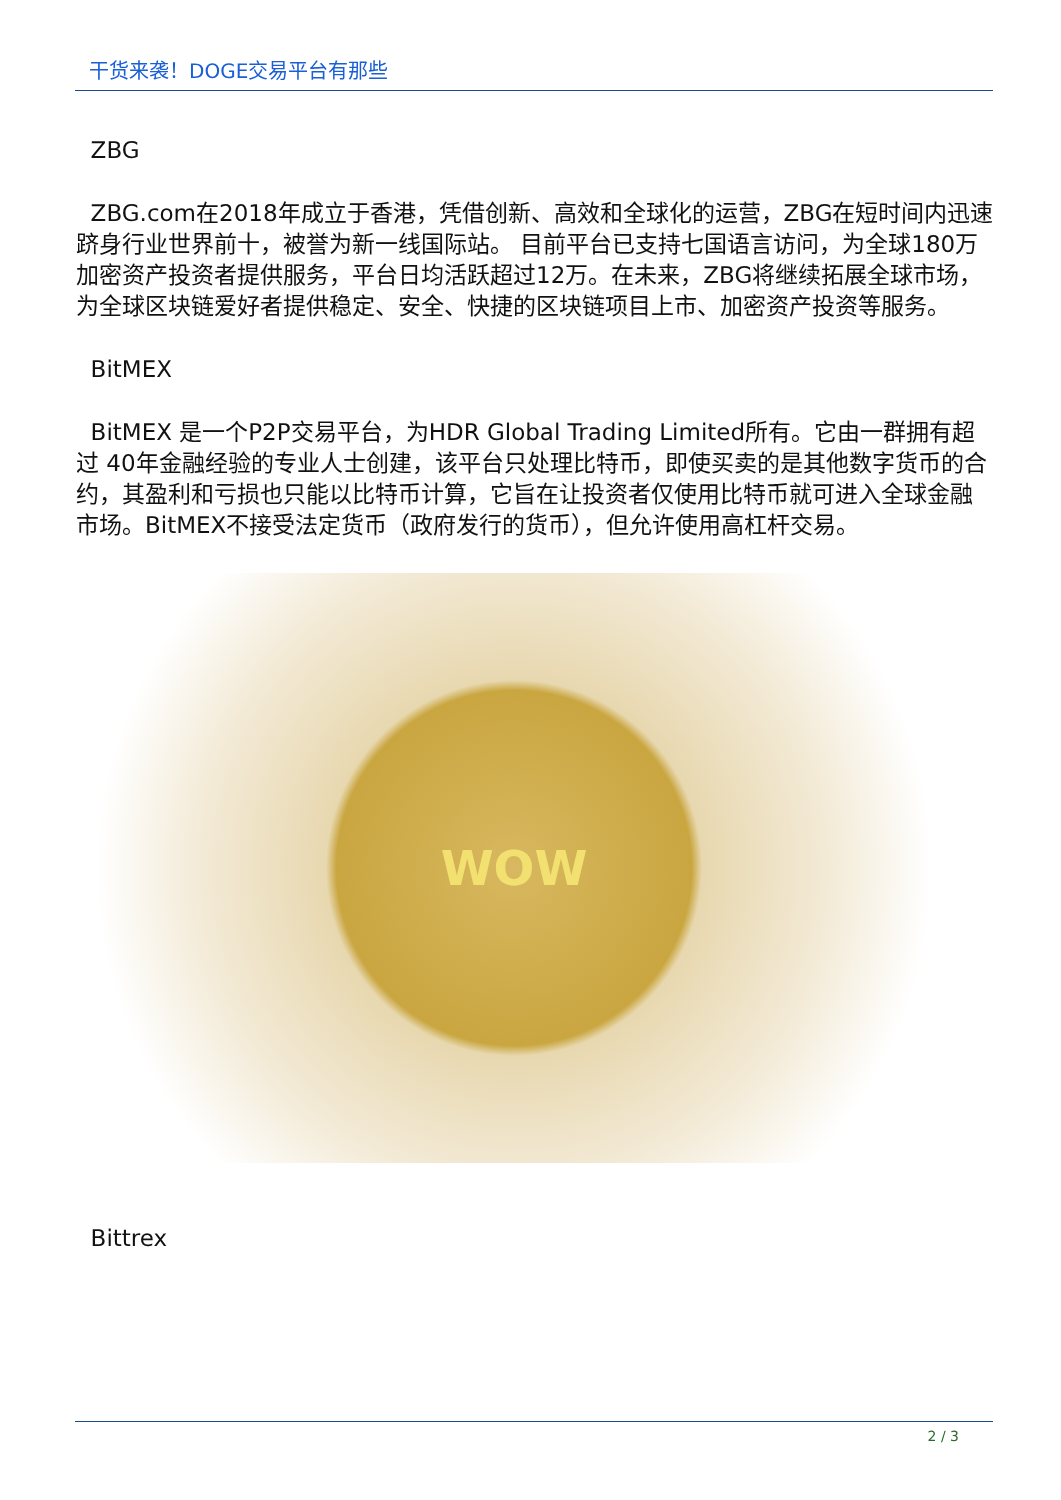干货来袭！DOGE交易平台有那些
ZBG
ZBG.com在2018年成立于香港，凭借创新、高效和全球化的运营，ZBG在短时间内迅速跻身行业世界前十，被誉为新一线国际站。 目前平台已支持七国语言访问，为全球180万加密资产投资者提供服务，平台日均活跃超过12万。在未来，ZBG将继续拓展全球市场，为全球区块链爱好者提供稳定、安全、快捷的区块链项目上市、加密资产投资等服务。
BitMEX
BitMEX 是一个P2P交易平台，为HDR Global Trading Limited所有。它由一群拥有超过 40年金融经验的专业人士创建，该平台只处理比特币，即使买卖的是其他数字货币的合约，其盈利和亏损也只能以比特币计算，它旨在让投资者仅使用比特币就可进入全球金融市场。BitMEX不接受法定货币（政府发行的货币），但允许使用高杠杆交易。
WOW
Bittrex
2 / 3